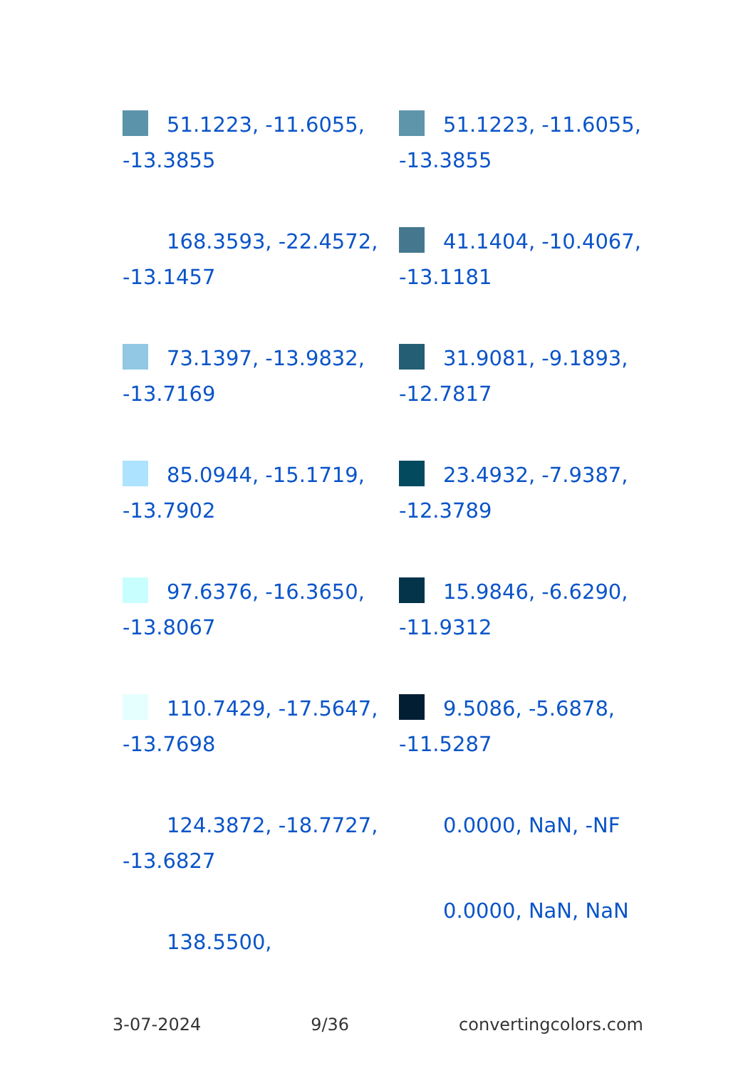51.1223, -11.6055, -13.3855
51.1223, -11.6055, -13.3855
168.3593, -22.4572, -13.1457
41.1404, -10.4067, -13.1181
73.1397, -13.9832, -13.7169
31.9081, -9.1893, -12.7817
85.0944, -15.1719, -13.7902
23.4932, -7.9387, -12.3789
97.6376, -16.3650, -13.8067
15.9846, -6.6290, -11.9312
110.7429, -17.5647, -13.7698
9.5086, -5.6878, -11.5287
124.3872, -18.7727, -13.6827
0.0000, NaN, -NF
138.5500,
0.0000, NaN, NaN
3-07-2024 9/36 convertingcolors.com